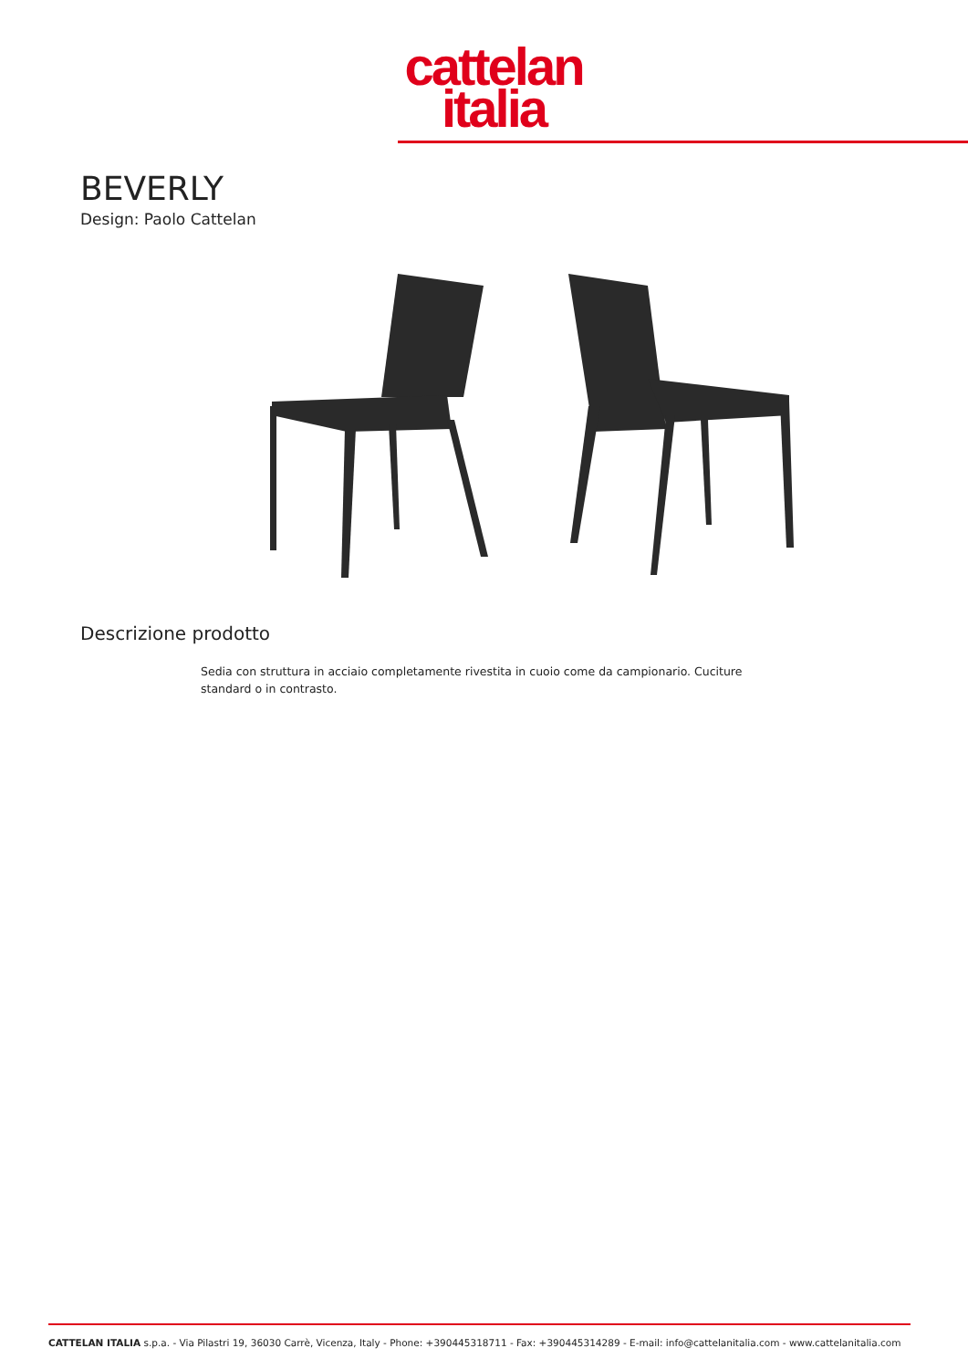cattelan
italia
BEVERLY
Design: Paolo Cattelan
Descrizione prodotto
Sedia con struttura in acciaio completamente rivestita in cuoio come da campionario. Cuciture standard o in contrasto.
CATTELAN ITALIA s.p.a. - Via Pilastri 19, 36030 Carrè, Vicenza, Italy - Phone: +390445318711 - Fax: +390445314289 - E-mail: info@cattelanitalia.com - www.cattelanitalia.com